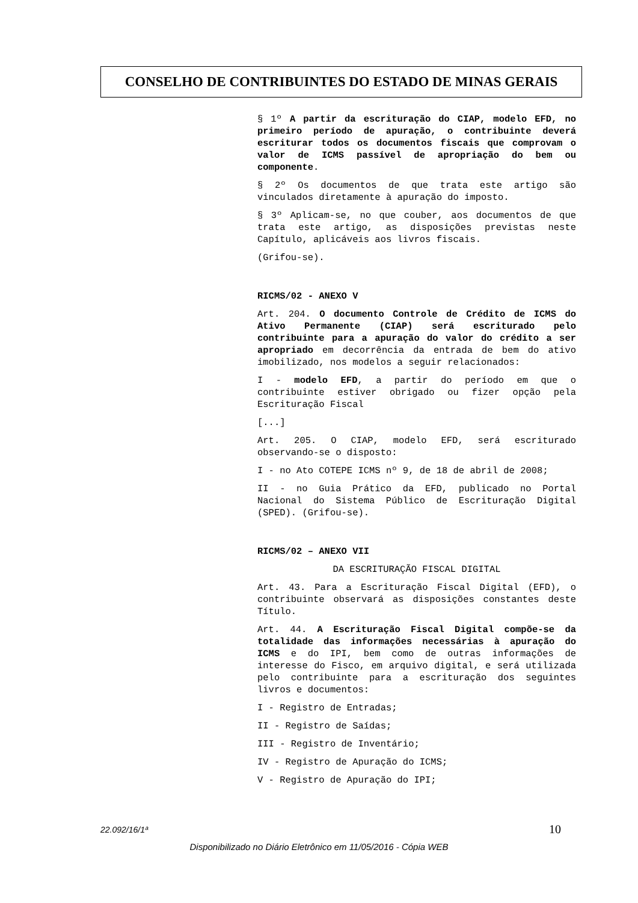CONSELHO DE CONTRIBUINTES DO ESTADO DE MINAS GERAIS
§ 1º A partir da escrituração do CIAP, modelo EFD, no primeiro período de apuração, o contribuinte deverá escriturar todos os documentos fiscais que comprovam o valor de ICMS passível de apropriação do bem ou componente.
§ 2º Os documentos de que trata este artigo são vinculados diretamente à apuração do imposto.
§ 3º Aplicam-se, no que couber, aos documentos de que trata este artigo, as disposições previstas neste Capítulo, aplicáveis aos livros fiscais.
(Grifou-se).
RICMS/02 - ANEXO V
Art. 204. O documento Controle de Crédito de ICMS do Ativo Permanente (CIAP) será escriturado pelo contribuinte para a apuração do valor do crédito a ser apropriado em decorrência da entrada de bem do ativo imobilizado, nos modelos a seguir relacionados:
I - modelo EFD, a partir do período em que o contribuinte estiver obrigado ou fizer opção pela Escrituração Fiscal
[...]
Art. 205. O CIAP, modelo EFD, será escriturado observando-se o disposto:
I - no Ato COTEPE ICMS nº 9, de 18 de abril de 2008;
II - no Guia Prático da EFD, publicado no Portal Nacional do Sistema Público de Escrituração Digital (SPED). (Grifou-se).
RICMS/02 – ANEXO VII
DA ESCRITURAÇÃO FISCAL DIGITAL
Art. 43. Para a Escrituração Fiscal Digital (EFD), o contribuinte observará as disposições constantes deste Título.
Art. 44. A Escrituração Fiscal Digital compõe-se da totalidade das informações necessárias à apuração do ICMS e do IPI, bem como de outras informações de interesse do Fisco, em arquivo digital, e será utilizada pelo contribuinte para a escrituração dos seguintes livros e documentos:
I - Registro de Entradas;
II - Registro de Saídas;
III - Registro de Inventário;
IV - Registro de Apuração do ICMS;
V - Registro de Apuração do IPI;
22.092/16/1ª 10
Disponibilizado no Diário Eletrônico em 11/05/2016 - Cópia WEB